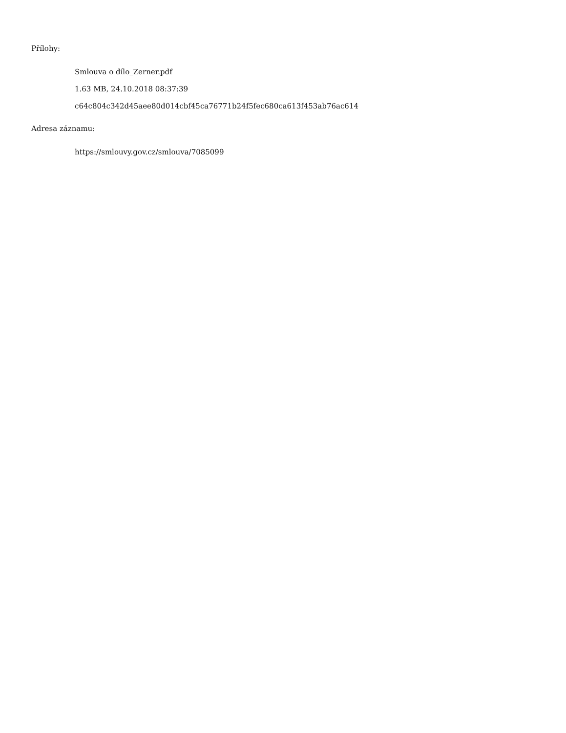Přílohy:
Smlouva o dílo_Zerner.pdf
1.63 MB, 24.10.2018 08:37:39
c64c804c342d45aee80d014cbf45ca76771b24f5fec680ca613f453ab76ac614
Adresa záznamu:
https://smlouvy.gov.cz/smlouva/7085099